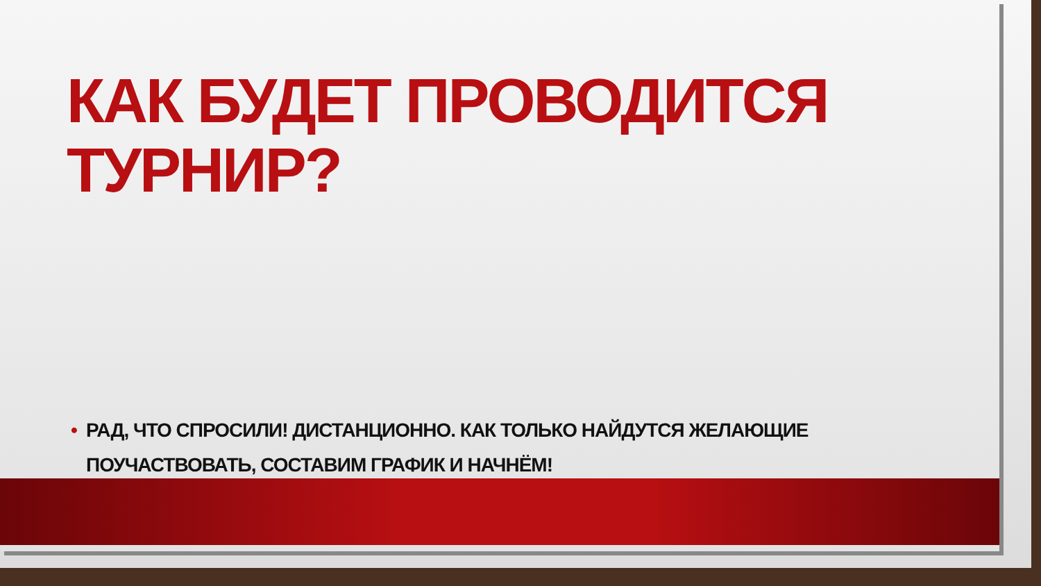КАК БУДЕТ ПРОВОДИТСЯ ТУРНИР?
• РАД, ЧТО СПРОСИЛИ! ДИСТАНЦИОННО. КАК ТОЛЬКО НАЙДУТСЯ ЖЕЛАЮЩИЕ ПОУЧАСТВОВАТЬ, СОСТАВИМ ГРАФИК И НАЧНЁМ!